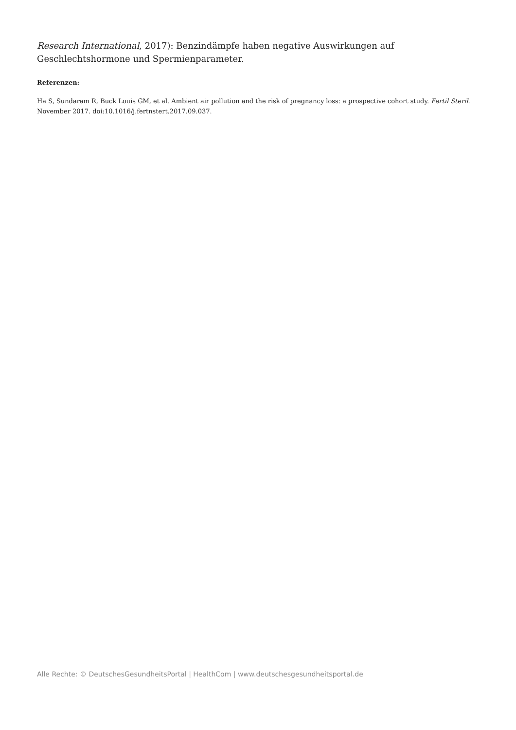Research International, 2017): Benzindämpfe haben negative Auswirkungen auf Geschlechtshormone und Spermienparameter.
Referenzen:
Ha S, Sundaram R, Buck Louis GM, et al. Ambient air pollution and the risk of pregnancy loss: a prospective cohort study. Fertil Steril. November 2017. doi:10.1016/j.fertnstert.2017.09.037.
Alle Rechte: © DeutschesGesundheitsPortal | HealthCom | www.deutschesgesundheitsportal.de